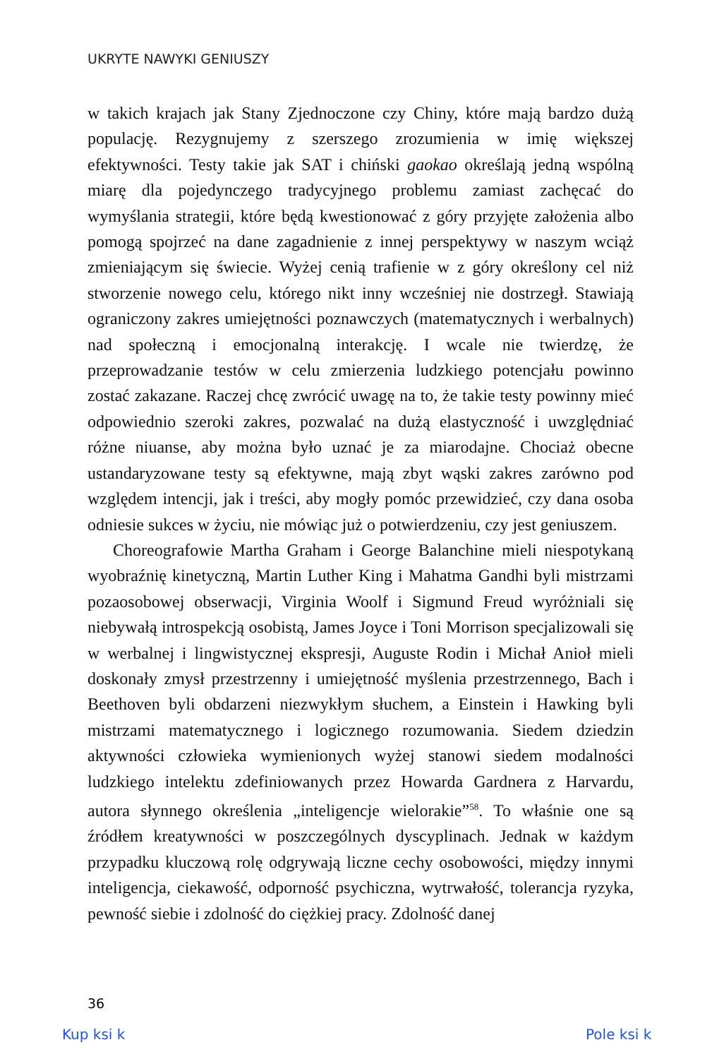UKRYTE NAWYKI GENIUSZY
w takich krajach jak Stany Zjednoczone czy Chiny, które mają bardzo dużą populację. Rezygnujemy z szerszego zrozumienia w imię większej efektywności. Testy takie jak SAT i chiński gaokao określają jedną wspólną miarę dla pojedynczego tradycyjnego problemu zamiast zachęcać do wymyślania strategii, które będą kwestionować z góry przyjęte założenia albo pomogą spojrzeć na dane zagadnienie z innej perspektywy w naszym wciąż zmieniającym się świecie. Wyżej cenią trafienie w z góry określony cel niż stworzenie nowego celu, którego nikt inny wcześniej nie dostrzegł. Stawiają ograniczony zakres umiejętności poznawczych (matematycznych i werbalnych) nad społeczną i emocjonalną interakcję. I wcale nie twierdzę, że przeprowadzanie testów w celu zmierzenia ludzkiego potencjału powinno zostać zakazane. Raczej chcę zwrócić uwagę na to, że takie testy powinny mieć odpowiednio szeroki zakres, pozwalać na dużą elastyczność i uwzględniać różne niuanse, aby można było uznać je za miarodajne. Chociaż obecne ustandaryzowane testy są efektywne, mają zbyt wąski zakres zarówno pod względem intencji, jak i treści, aby mogły pomóc przewidzieć, czy dana osoba odniesie sukces w życiu, nie mówiąc już o potwierdzeniu, czy jest geniuszem.
Choreografowie Martha Graham i George Balanchine mieli niespotykaną wyobraźnię kinetyczną, Martin Luther King i Mahatma Gandhi byli mistrzami pozaosobowej obserwacji, Virginia Woolf i Sigmund Freud wyróżniali się niebywałą introspekcją osobistą, James Joyce i Toni Morrison specjalizowali się w werbalnej i lingwistycznej ekspresji, Auguste Rodin i Michał Anioł mieli doskonały zmysł przestrzenny i umiejętność myślenia przestrzennego, Bach i Beethoven byli obdarzeni niezwykłym słuchem, a Einstein i Hawking byli mistrzami matematycznego i logicznego rozumowania. Siedem dziedzin aktywności człowieka wymienionych wyżej stanowi siedem modalności ludzkiego intelektu zdefiniowanych przez Howarda Gardnera z Harvardu, autora słynnego określenia „inteligencje wielorakie”<sup>58</sup>. To właśnie one są źródłem kreatywności w poszczególnych dyscyplinach. Jednak w każdym przypadku kluczową rolę odgrywają liczne cechy osobowości, między innymi inteligencja, ciekawość, odporność psychiczna, wytrwałość, tolerancja ryzyka, pewność siebie i zdolność do ciężkiej pracy. Zdolność danej
36
Kup ksi k Pole ksi k